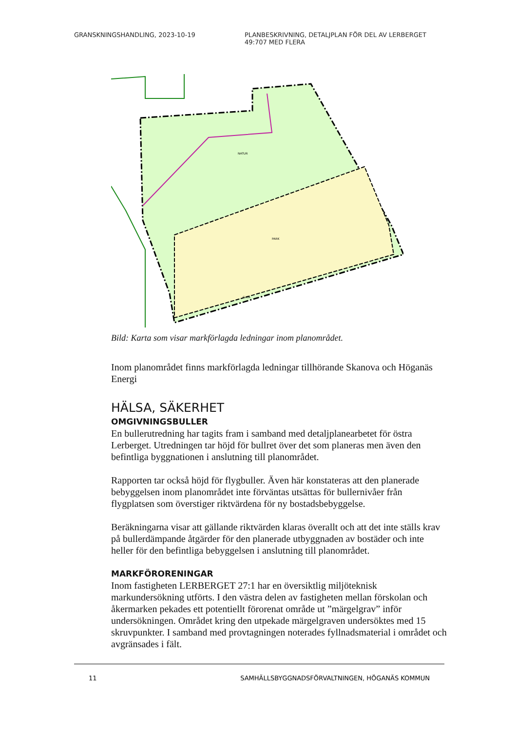GRANSKNINGSHANDLING, 2023-10-19 PLANBESKRIVNING, DETALJPLAN FÖR DEL AV LERBERGET 49:707 MED FLERA
NATUR
PARK
GATA
Bild: Karta som visar markförlagda ledningar inom planområdet.
Inom planområdet finns markförlagda ledningar tillhörande Skanova och Höganäs Energi
HÄLSA, SÄKERHET
OMGIVNINGSBULLER
En bullerutredning har tagits fram i samband med detaljplanearbetet för östra Lerberget. Utredningen tar höjd för bullret över det som planeras men även den befintliga byggnationen i anslutning till planområdet.
Rapporten tar också höjd för flygbuller. Även här konstateras att den planerade bebyggelsen inom planområdet inte förväntas utsättas för bullernivåer från flygplatsen som överstiger riktvärdena för ny bostadsbebyggelse.
Beräkningarna visar att gällande riktvärden klaras överallt och att det inte ställs krav på bullerdämpande åtgärder för den planerade utbyggnaden av bostäder och inte heller för den befintliga bebyggelsen i anslutning till planområdet.
MARKFÖRORENINGAR
Inom fastigheten LERBERGET 27:1 har en översiktlig miljöteknisk markundersökning utförts. I den västra delen av fastigheten mellan förskolan och åkermarken pekades ett potentiellt förorenat område ut ”märgelgrav” inför undersökningen. Området kring den utpekade märgelgraven undersöktes med 15 skruvpunkter. I samband med provtagningen noterades fyllnadsmaterial i området och avgränsades i fält.
11 SAMHÄLLSBYGGNADSFÖRVALTNINGEN, HÖGANÄS KOMMUN